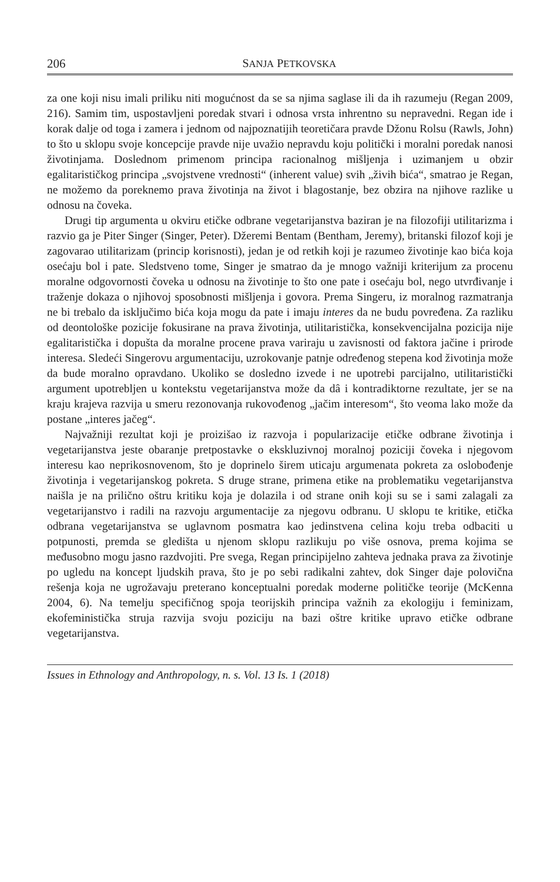206 SANJA PETKOVSKA
za one koji nisu imali priliku niti mogućnost da se sa njima saglase ili da ih razumeju (Regan 2009, 216). Samim tim, uspostavljeni poredak stvari i odnosa vrsta inhrentno su nepravedni. Regan ide i korak dalje od toga i zamera i jednom od najpoznatijih teoretičara pravde Džonu Rolsu (Rawls, John) to što u sklopu svoje koncepcije pravde nije uvažio nepravdu koju politički i moralni poredak nanosi životinjama. Doslednom primenom principa racionalnog mišljenja i uzimanjem u obzir egalitarističkog principa „svojstvene vrednosti“ (inherent value) svih „živih bića“, smatrao je Regan, ne možemo da poreknemo prava životinja na život i blagostanje, bez obzira na njihove razlike u odnosu na čoveka.
Drugi tip argumenta u okviru etičke odbrane vegetarijanstva baziran je na filozofiji utilitarizma i razvio ga je Piter Singer (Singer, Peter). Džeremi Bentam (Bentham, Jeremy), britanski filozof koji je zagovarao utilitarizam (princip korisnosti), jedan je od retkih koji je razumeo životinje kao bića koja osećaju bol i pate. Sledstveno tome, Singer je smatrao da je mnogo važniji kriterijum za procenu moralne odgovornosti čoveka u odnosu na životinje to što one pate i osećaju bol, nego utvrđivanje i traženje dokaza o njihovoj sposobnosti mišljenja i govora. Prema Singeru, iz moralnog razmatranja ne bi trebalo da isključimo bića koja mogu da pate i imaju interes da ne budu povređena. Za razliku od deontološke pozicije fokusirane na prava životinja, utilitaristička, konsekvencijalna pozicija nije egalitaristička i dopušta da moralne procene prava variraju u zavisnosti od faktora jačine i prirode interesa. Sledeći Singerovu argumentaciju, uzrokovanje patnje određenog stepena kod životinja može da bude moralno opravdano. Ukoliko se dosledno izvede i ne upotrebi parcijalno, utilitaristički argument upotrebljen u kontekstu vegetarijanstva može da dâ i kontradiktorne rezultate, jer se na kraju krajeva razvija u smeru rezonovanja rukovođenog „jačim interesom“, što veoma lako može da postane „interes jačeg“.
Najvažniji rezultat koji je proizišao iz razvoja i popularizacije etičke odbrane životinja i vegetarijanstva jeste obaranje pretpostavke o ekskluzivnoj moralnoj poziciji čoveka i njegovom interesu kao neprikosnovenom, što je doprinelo širem uticaju argumenata pokreta za oslobođenje životinja i vegetarijanskog pokreta. S druge strane, primena etike na problematiku vegetarijanstva naišla je na prilično oštru kritiku koja je dolazila i od strane onih koji su se i sami zalagali za vegetarijanstvo i radili na razvoju argumentacije za njegovu odbranu. U sklopu te kritike, etička odbrana vegetarijanstva se uglavnom posmatra kao jedinstvena celina koju treba odbaciti u potpunosti, premda se gledišta u njenom sklopu razlikuju po više osnova, prema kojima se međusobno mogu jasno razdvojiti. Pre svega, Regan principijelno zahteva jednaka prava za životinje po ugledu na koncept ljudskih prava, što je po sebi radikalni zahtev, dok Singer daje polovična rešenja koja ne ugrožavaju preterano konceptualni poredak moderne političke teorije (McKenna 2004, 6). Na temelju specifičnog spoja teorijskih principa važnih za ekologiju i feminizam, ekofeministička struja razvija svoju poziciju na bazi oštre kritike upravo etičke odbrane vegetarijanstva.
Issues in Ethnology and Anthropology, n. s. Vol. 13 Is. 1 (2018)